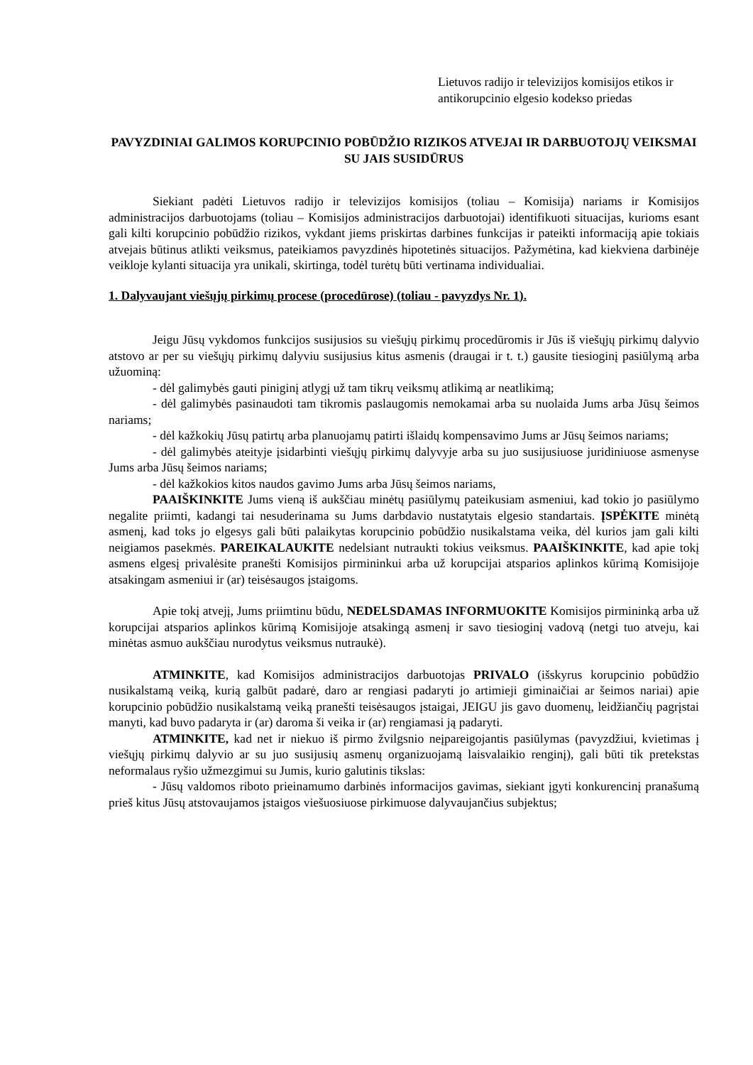Lietuvos radijo ir televizijos komisijos etikos ir antikorupcinio elgesio kodekso priedas
PAVYZDINIAI GALIMOS KORUPCINIO POBŪDŽIO RIZIKOS ATVEJAI IR DARBUOTOJŲ VEIKSMAI SU JAIS SUSIDŪRUS
Siekiant padėti Lietuvos radijo ir televizijos komisijos (toliau – Komisija) nariams ir Komisijos administracijos darbuotojams (toliau – Komisijos administracijos darbuotojai) identifikuoti situacijas, kurioms esant gali kilti korupcinio pobūdžio rizikos, vykdant jiems priskirtas darbines funkcijas ir pateikti informaciją apie tokiais atvejais būtinus atlikti veiksmus, pateikiamos pavyzdinės hipotetinės situacijos. Pažymėtina, kad kiekviena darbinėje veikloje kylanti situacija yra unikali, skirtinga, todėl turėtų būti vertinama individualiai.
1. Dalyvaujant viešųjų pirkimų procese (procedūrose) (toliau - pavyzdys Nr. 1).
Jeigu Jūsų vykdomos funkcijos susijusios su viešųjų pirkimų procedūromis ir Jūs iš viešųjų pirkimų dalyvio atstovo ar per su viešųjų pirkimų dalyviu susijusius kitus asmenis (draugai ir t. t.) gausite tiesioginį pasiūlymą arba užuominą:
- dėl galimybės gauti piniginį atlygį už tam tikrų veiksmų atlikimą ar neatlikimą;
- dėl galimybės pasinaudoti tam tikromis paslaugomis nemokamai arba su nuolaida Jums arba Jūsų šeimos nariams;
- dėl kažkokių Jūsų patirtų arba planuojamų patirti išlaidų kompensavimo Jums ar Jūsų šeimos nariams;
- dėl galimybės ateityje įsidarbinti viešųjų pirkimų dalyvyje arba su juo susijusiuose juridiniuose asmenyse Jums arba Jūsų šeimos nariams;
- dėl kažkokios kitos naudos gavimo Jums arba Jūsų šeimos nariams,
PAAIŠKINKITE Jums vieną iš aukščiau minėtų pasiūlymų pateikusiam asmeniui, kad tokio jo pasiūlymo negalite priimti, kadangi tai nesuderinama su Jums darbdavio nustatytais elgesio standartais. ĮSPĖKITE minėtą asmenį, kad toks jo elgesys gali būti palaikytas korupcinio pobūdžio nusikalstama veika, dėl kurios jam gali kilti neigiamos pasekmės. PAREIKALAUKITE nedelsiant nutraukti tokius veiksmus. PAAIŠKINKITE, kad apie tokį asmens elgesį privalėsite pranešti Komisijos pirmininkui arba už korupcijai atsparios aplinkos kūrimą Komisijoje atsakingam asmeniui ir (ar) teisėsaugos įstaigoms.
Apie tokį atvejį, Jums priimtinu būdu, NEDELSDAMAS INFORMUOKITE Komisijos pirmininką arba už korupcijai atsparios aplinkos kūrimą Komisijoje atsakingą asmenį ir savo tiesioginį vadovą (netgi tuo atveju, kai minėtas asmuo aukščiau nurodytus veiksmus nutraukė).
ATMINKITE, kad Komisijos administracijos darbuotojas PRIVALO (išskyrus korupcinio pobūdžio nusikalstamą veiką, kurią galbūt padarė, daro ar rengiasi padaryti jo artimieji giminaičiai ar šeimos nariai) apie korupcinio pobūdžio nusikalstamą veiką pranešti teisėsaugos įstaigai, JEIGU jis gavo duomenų, leidžiančių pagrįstai manyti, kad buvo padaryta ir (ar) daroma ši veika ir (ar) rengiamasi ją padaryti.
ATMINKITE, kad net ir niekuo iš pirmo žvilgsnio neįpareigojantis pasiūlymas (pavyzdžiui, kvietimas į viešųjų pirkimų dalyvio ar su juo susijusių asmenų organizuojamą laisvalaikio renginį), gali būti tik pretekstas neformalaus ryšio užmezgimui su Jumis, kurio galutinis tikslas:
- Jūsų valdomos riboto prieinamumo darbinės informacijos gavimas, siekiant įgyti konkurencinį pranašumą prieš kitus Jūsų atstovaujamos įstaigos viešuosiuose pirkimuose dalyvaujančius subjektus;